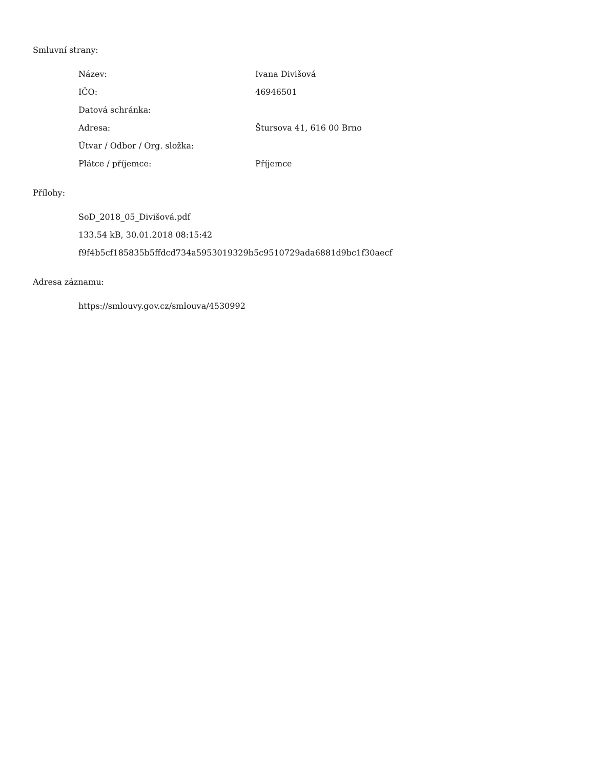Smluvní strany:
Název: Ivana Divišová
IČO: 46946501
Datová schránka:
Adresa: Štursova 41, 616 00 Brno
Útvar / Odbor / Org. složka:
Plátce / příjemce: Příjemce
Přílohy:
SoD_2018_05_Divišová.pdf
133.54 kB, 30.01.2018 08:15:42
f9f4b5cf185835b5ffdcd734a5953019329b5c9510729ada6881d9bc1f30aecf
Adresa záznamu:
https://smlouvy.gov.cz/smlouva/4530992